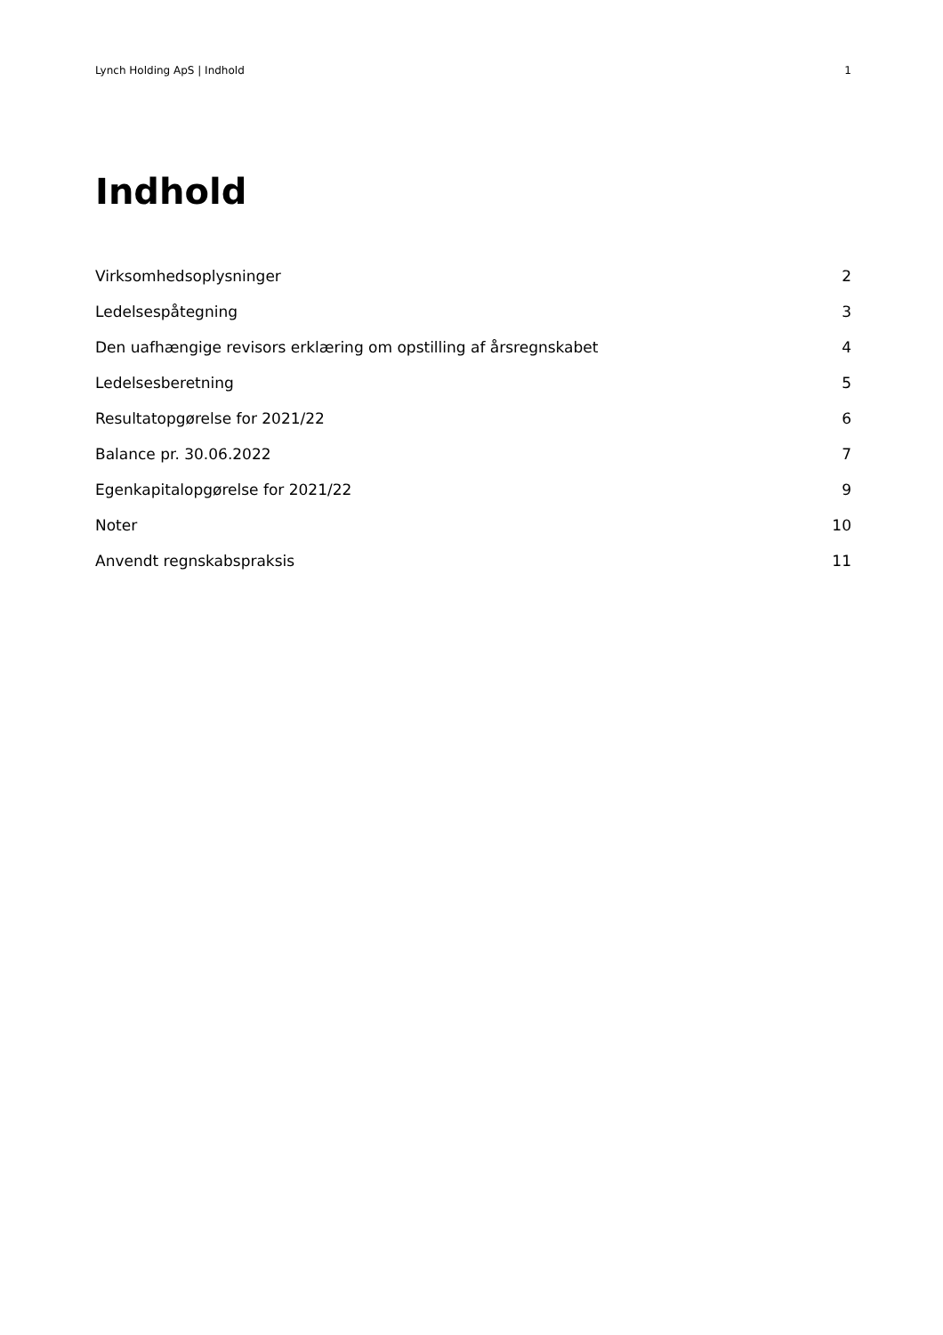Lynch Holding ApS | Indhold 1
Indhold
Virksomhedsoplysninger 2
Ledelsespåtegning 3
Den uafhængige revisors erklæring om opstilling af årsregnskabet 4
Ledelsesberetning 5
Resultatopgørelse for 2021/22 6
Balance pr. 30.06.2022 7
Egenkapitalopgørelse for 2021/22 9
Noter 10
Anvendt regnskabspraksis 11